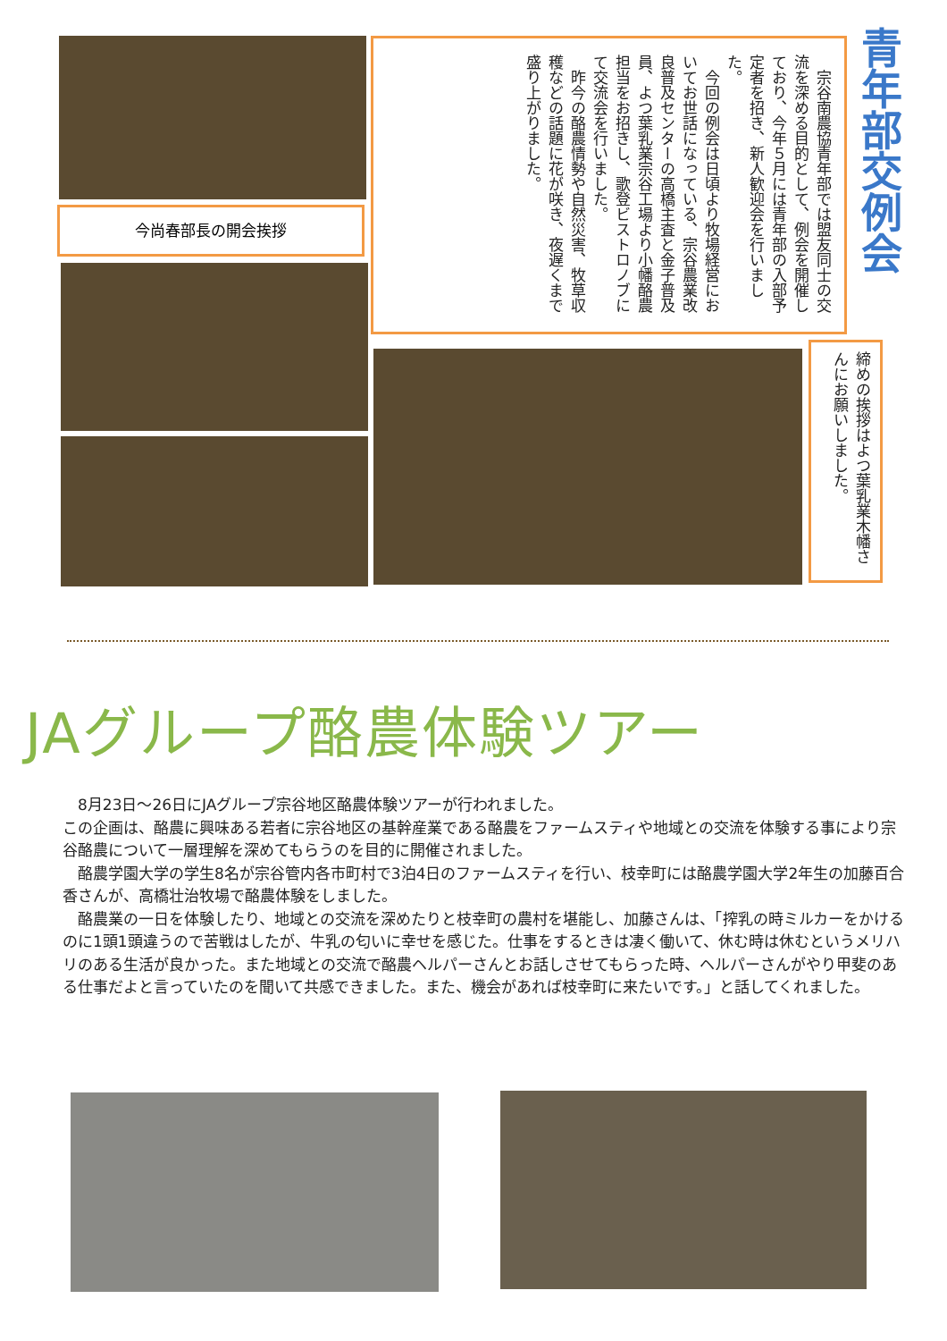宗谷南農協青年部では盟友同士の交流を深める目的として、例会を開催しており、今年５月には青年部の入部予定者を招き、新人歓迎会を行いました。
　今回の例会は日頃より牧場経営においてお世話になっている、宗谷農業改良普及センターの高橋主査と金子普及員、よつ葉乳業宗谷工場より小幡酪農担当をお招きし、歌登ビストロノブにて交流会を行いました。
　昨今の酪農情勢や自然災害、牧草収穫などの話題に花が咲き、夜遅くまで盛り上がりました。
青年部交例会
今尚春部長の開会挨拶
締めの挨拶はよつ葉乳業木幡さんにお願いしました。
JAグループ酪農体験ツアー
　8月23日～26日にJAグループ宗谷地区酪農体験ツアーが行われました。
この企画は、酪農に興味ある若者に宗谷地区の基幹産業である酪農をファームスティや地域との交流を体験する事により宗谷酪農について一層理解を深めてもらうのを目的に開催されました。
　酪農学園大学の学生8名が宗谷管内各市町村で3泊4日のファームスティを行い、枝幸町には酪農学園大学2年生の加藤百合香さんが、高橋壮治牧場で酪農体験をしました。
　酪農業の一日を体験したり、地域との交流を深めたりと枝幸町の農村を堪能し、加藤さんは、「搾乳の時ミルカーをかけるのに1頭1頭違うので苦戦はしたが、牛乳の匂いに幸せを感じた。仕事をするときは凄く働いて、休む時は休むというメリハリのある生活が良かった。また地域との交流で酪農ヘルパーさんとお話しさせてもらった時、ヘルパーさんがやり甲斐のある仕事だよと言っていたのを聞いて共感できました。また、機会があれば枝幸町に来たいです。」と話してくれました。